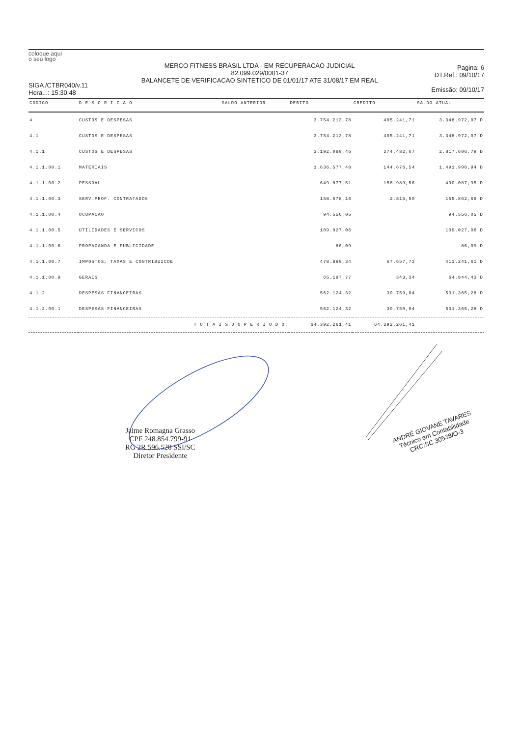coloque aqui
o seu logo
SIGA /CTBR040/v.11
Hora...: 15:30:48
MERCO FITNESS BRASIL LTDA - EM RECUPERACAO JUDICIAL
82.099.029/0001-37
BALANCETE DE VERIFICACAO SINTETICO DE 01/01/17 ATE 31/08/17 EM REAL
Pagina: 6
DT.Ref.: 09/10/17
Emissão: 09/10/17
| CODIGO | D E S C R I C A O | SALDO ANTERIOR | DEBITO | CREDITO | SALDO ATUAL |
| --- | --- | --- | --- | --- | --- |
| 4 | CUSTOS E DESPESAS | | 3.754.213,78 | 405.241,71 | 3.348.972,07 D |
| 4.1 | CUSTOS E DESPESAS | | 3.754.213,78 | 405.241,71 | 3.348.972,07 D |
| 4.1.1 | CUSTOS E DESPESAS | | 3.192.089,46 | 374.482,67 | 2.817.606,79 D |
| 4.1.1.00.1 | MATERIAIS | | 1.636.577,48 | 144.676,54 | 1.491.900,94 D |
| 4.1.1.00.2 | PESSOAL | | 649.077,51 | 158.989,56 | 490.087,95 D |
| 4.1.1.00.3 | SERV.PROF. CONTRATADOS | | 158.678,16 | 2.815,50 | 155.862,66 D |
| 4.1.1.00.4 | OCUPACAO | | 94.556,05 | | 94.556,05 D |
| 4.1.1.00.5 | UTILIDADES E SERVICOS | | 109.027,06 | | 109.027,06 D |
| 4.1.1.00.6 | PROPAGANDA E PUBLICIDADE | | 86,09 | | 86,09 D |
| 4.1.1.00.7 | IMPOSTOS, TAXAS E CONTRIBUICOE | | 478.899,34 | 67.657,73 | 411.241,61 D |
| 4.1.1.00.9 | GERAIS | | 65.187,77 | 343,34 | 64.844,43 D |
| 4.1.2 | DESPESAS FINANCEIRAS | | 562.124,32 | 30.759,04 | 531.365,28 D |
| 4.1.2.00.1 | DESPESAS FINANCEIRAS | | 562.124,32 | 30.759,04 | 531.365,28 D |
| | T O T A I S D O P E R I O D O: | | 64.392.261,41 | 64.392.261,41 | |
Jaime Romagna Grasso
CPF 248.854.799-91
RG 2R 596.528 SSI/SC
Diretor Presidente
ANDRÉ GIOVANE TAVARES
Técnico em Contabilidade
CRC/SC 30538/O-3